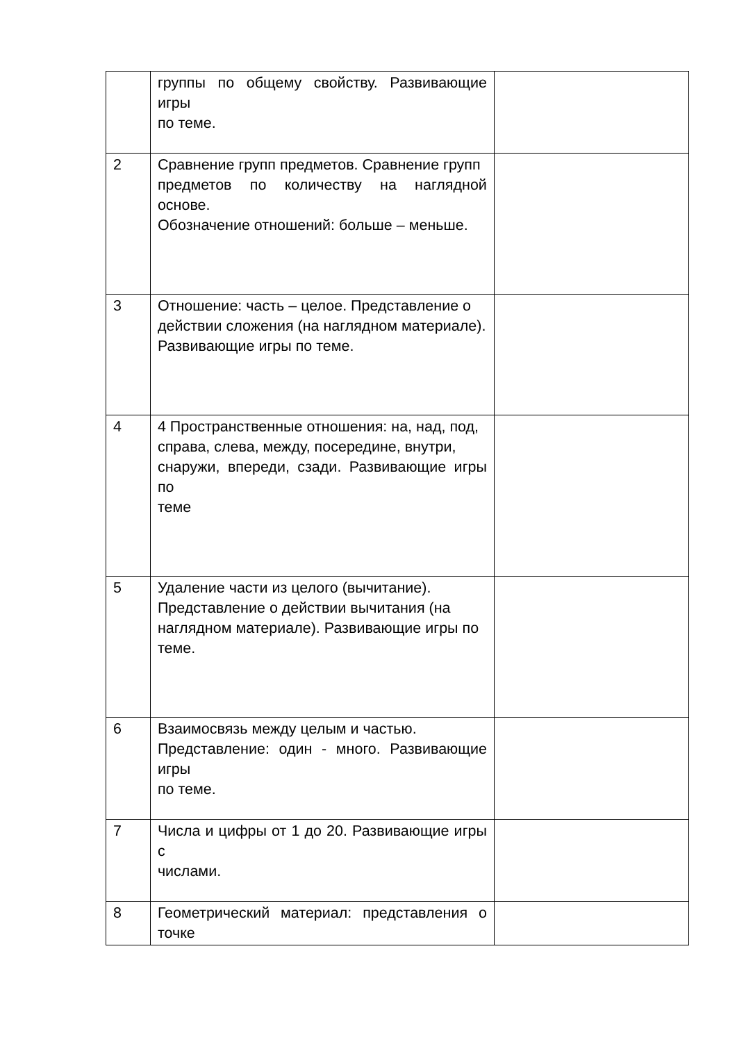| | группы по общему свойству. Развивающие игры по теме. | |
| 2 | Сравнение групп предметов. Сравнение групп предметов по количеству на наглядной основе. Обозначение отношений: больше – меньше. | |
| 3 | Отношение: часть – целое. Представление о действии сложения (на наглядном материале). Развивающие игры по теме. | |
| 4 | 4 Пространственные отношения: на, над, под, справа, слева, между, посередине, внутри, снаружи, впереди, сзади. Развивающие игры по теме | |
| 5 | Удаление части из целого (вычитание). Представление о действии вычитания (на наглядном материале). Развивающие игры по теме. | |
| 6 | Взаимосвязь между целым и частью. Представление: один - много. Развивающие игры по теме. | |
| 7 | Числа и цифры от 1 до 20. Развивающие игры с числами. | |
| 8 | Геометрический материал: представления о точке | |